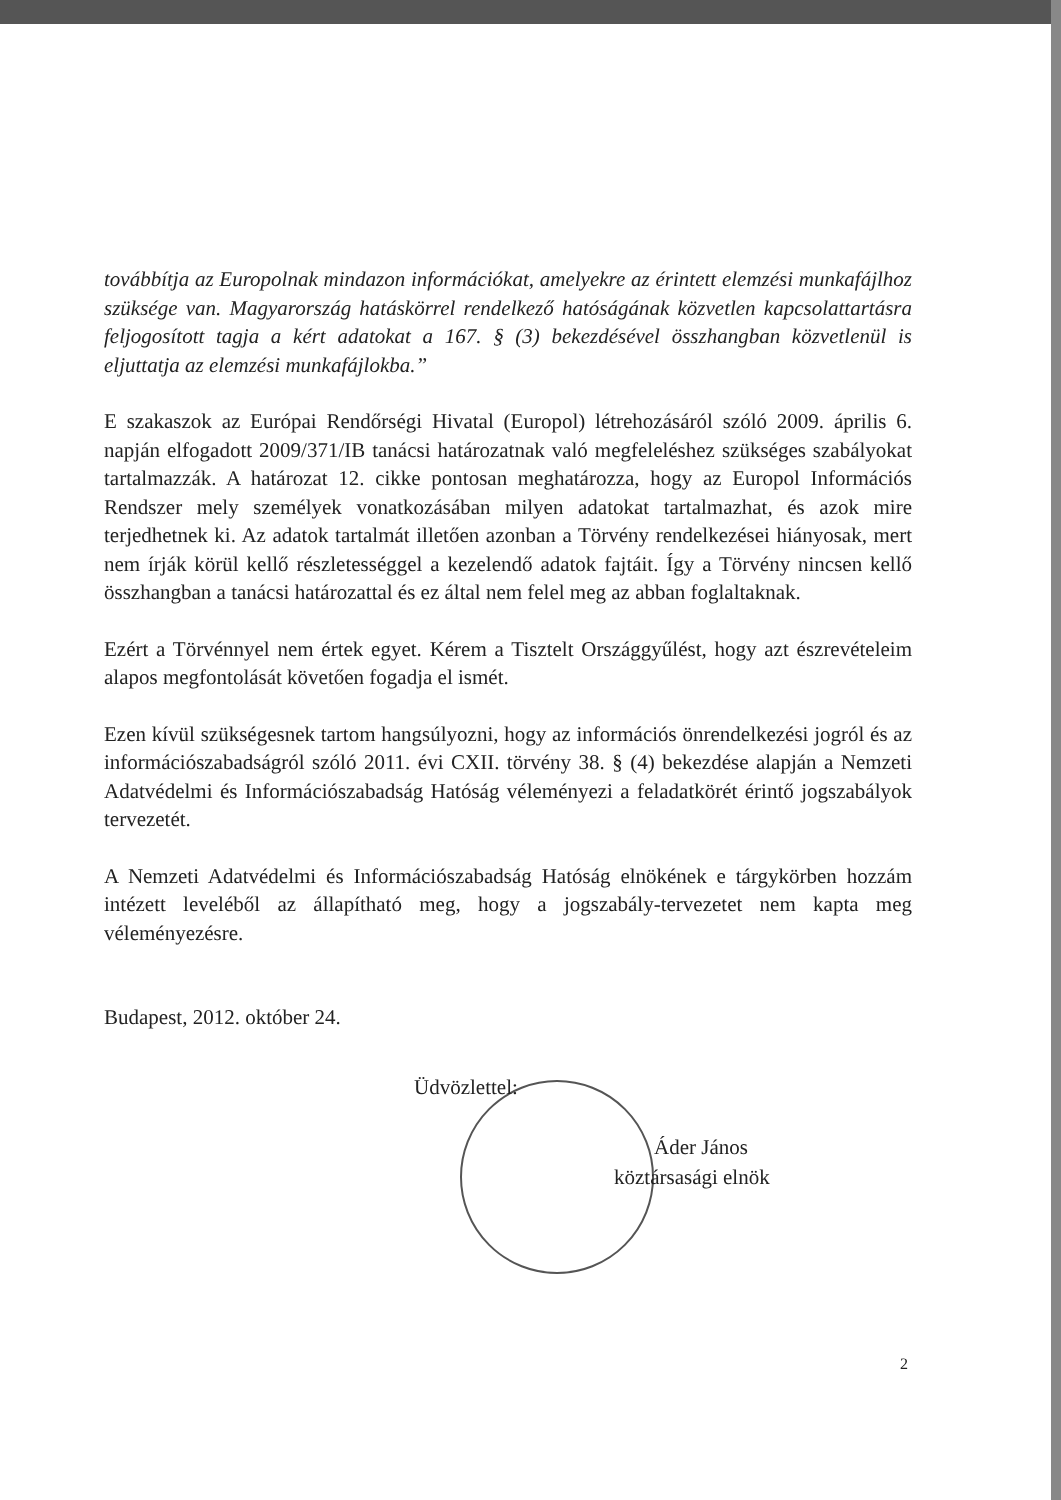továbbítja az Europolnak mindazon információkat, amelyekre az érintett elemzési munkafájlhoz szüksége van. Magyarország hatáskörrel rendelkező hatóságának közvetlen kapcsolattartásra feljogosított tagja a kért adatokat a 167. § (3) bekezdésével összhangban közvetlenül is eljuttatja az elemzési munkafájlokba.”
E szakaszok az Európai Rendőrségi Hivatal (Europol) létrehozásáról szóló 2009. április 6. napján elfogadott 2009/371/IB tanácsi határozatnak való megfeleléshez szükséges szabályokat tartalmazzák. A határozat 12. cikke pontosan meghatározza, hogy az Europol Információs Rendszer mely személyek vonatkozásában milyen adatokat tartalmazhat, és azok mire terjedhetnek ki. Az adatok tartalmát illetően azonban a Törvény rendelkezései hiányosak, mert nem írják körül kellő részletességgel a kezelendő adatok fajtáit. Így a Törvény nincsen kellő összhangban a tanácsi határozattal és ez által nem felel meg az abban foglaltaknak.
Ezért a Törvénnyel nem értek egyet. Kérem a Tisztelt Országgyűlést, hogy azt észrevételeim alapos megfontolását követően fogadja el ismét.
Ezen kívül szükségesnek tartom hangsúlyozni, hogy az információs önrendelkezési jogról és az információszabadságról szóló 2011. évi CXII. törvény 38. § (4) bekezdése alapján a Nemzeti Adatvédelmi és Információszabadság Hatóság véleményezi a feladatkörét érintő jogszabályok tervezetét.
A Nemzeti Adatvédelmi és Információszabadság Hatóság elnökének e tárgykörben hozzám intézett leveléből az állapítható meg, hogy a jogszabály-tervezetet nem kapta meg véleményezésre.
Budapest, 2012. október 24.
Üdvözlettel:
Áder János
köztársasági elnök
2